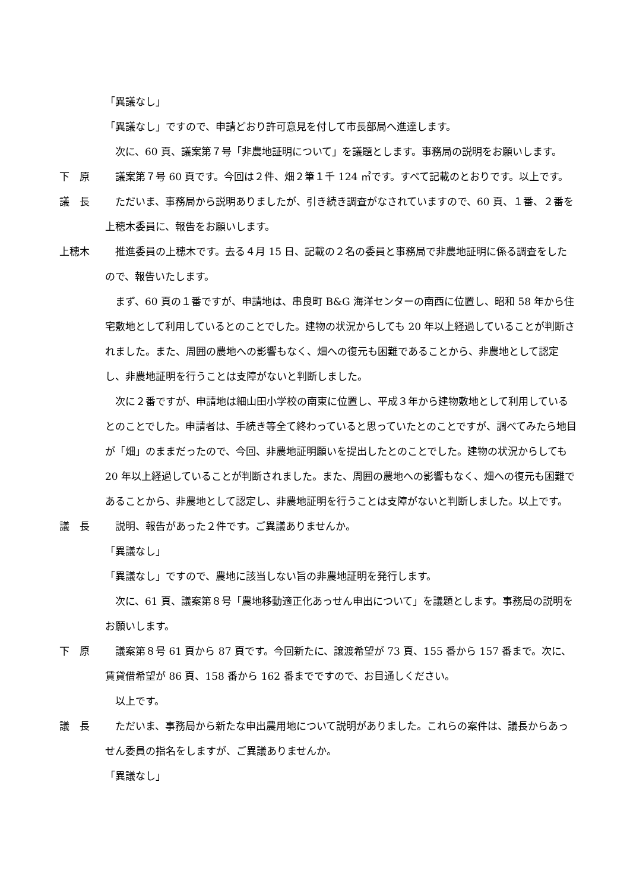「異議なし」
「異議なし」ですので、申請どおり許可意見を付して市長部局へ進達します。
　次に、60 頁、議案第７号「非農地証明について」を議題とします。事務局の説明をお願いします。
下　原 　議案第７号 60 頁です。今回は２件、畑２筆１千 124 ㎡です。すべて記載のとおりです。以上です。
議　長 　ただいま、事務局から説明ありましたが、引き続き調査がなされていますので、60 頁、１番、２番を上穂木委員に、報告をお願いします。
上穂木 　推進委員の上穂木です。去る４月 15 日、記載の２名の委員と事務局で非農地証明に係る調査をしたので、報告いたします。
　まず、60 頁の１番ですが、申請地は、串良町 B&G 海洋センターの南西に位置し、昭和 58 年から住宅敷地として利用しているとのことでした。建物の状況からしても 20 年以上経過していることが判断されました。また、周囲の農地への影響もなく、畑への復元も困難であることから、非農地として認定し、非農地証明を行うことは支障がないと判断しました。
　次に２番ですが、申請地は細山田小学校の南東に位置し、平成３年から建物敷地として利用しているとのことでした。申請者は、手続き等全て終わっていると思っていたとのことですが、調べてみたら地目が「畑」のままだったので、今回、非農地証明願いを提出したとのことでした。建物の状況からしても 20 年以上経過していることが判断されました。また、周囲の農地への影響もなく、畑への復元も困難であることから、非農地として認定し、非農地証明を行うことは支障がないと判断しました。以上です。
議　長 　説明、報告があった２件です。ご異議ありませんか。
「異議なし」
「異議なし」ですので、農地に該当しない旨の非農地証明を発行します。
　次に、61 頁、議案第８号「農地移動適正化あっせん申出について」を議題とします。事務局の説明をお願いします。
下　原 　議案第８号 61 頁から 87 頁です。今回新たに、譲渡希望が 73 頁、155 番から 157 番まで。次に、賃貸借希望が 86 頁、158 番から 162 番までですので、お目通しください。
　以上です。
議　長 　ただいま、事務局から新たな申出農用地について説明がありました。これらの案件は、議長からあっせん委員の指名をしますが、ご異議ありませんか。
「異議なし」